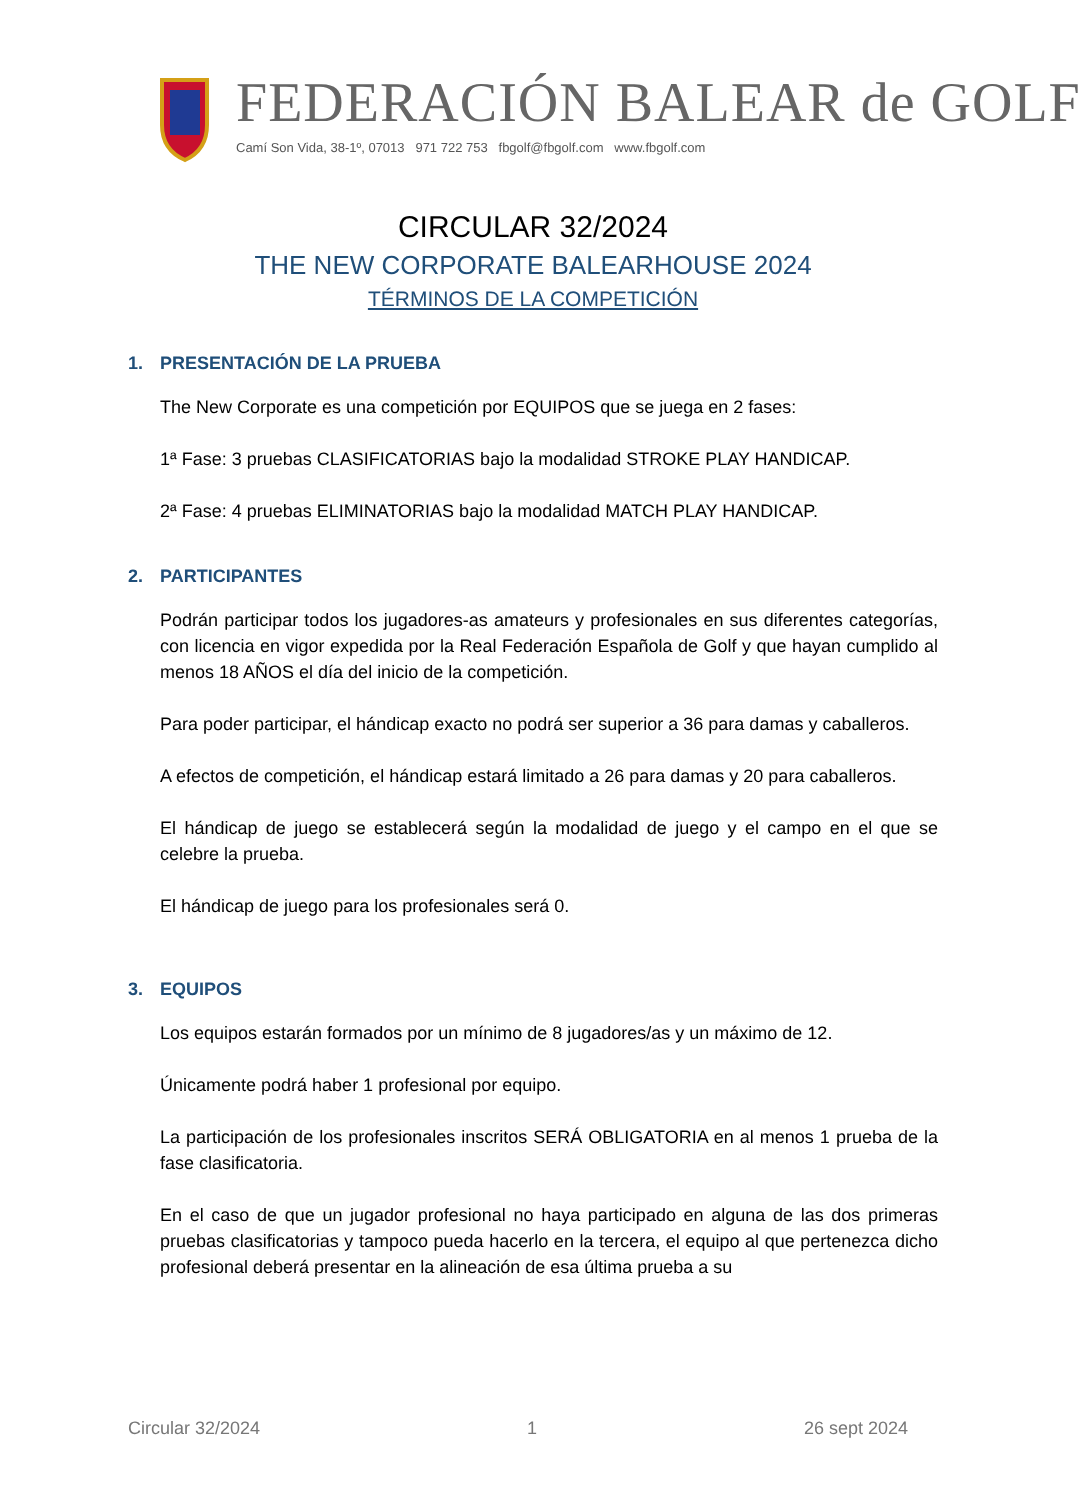FEDERACIÓN BALEAR de GOLF
Camí Son Vida, 38-1º, 07013 971 722 753 fbgolf@fbgolf.com www.fbgolf.com
CIRCULAR 32/2024
THE NEW CORPORATE BALEARHOUSE 2024
TÉRMINOS DE LA COMPETICIÓN
1. PRESENTACIÓN DE LA PRUEBA
The New Corporate es una competición por EQUIPOS que se juega en 2 fases:
1ª Fase: 3 pruebas CLASIFICATORIAS bajo la modalidad STROKE PLAY HANDICAP.
2ª Fase: 4 pruebas ELIMINATORIAS bajo la modalidad MATCH PLAY HANDICAP.
2. PARTICIPANTES
Podrán participar todos los jugadores-as amateurs y profesionales en sus diferentes categorías, con licencia en vigor expedida por la Real Federación Española de Golf y que hayan cumplido al menos 18 AÑOS el día del inicio de la competición.
Para poder participar, el hándicap exacto no podrá ser superior a 36 para damas y caballeros.
A efectos de competición, el hándicap estará limitado a 26 para damas y 20 para caballeros.
El hándicap de juego se establecerá según la modalidad de juego y el campo en el que se celebre la prueba.
El hándicap de juego para los profesionales será 0.
3. EQUIPOS
Los equipos estarán formados por un mínimo de 8 jugadores/as y un máximo de 12.
Únicamente podrá haber 1 profesional por equipo.
La participación de los profesionales inscritos SERÁ OBLIGATORIA en al menos 1 prueba de la fase clasificatoria.
En el caso de que un jugador profesional no haya participado en alguna de las dos primeras pruebas clasificatorias y tampoco pueda hacerlo en la tercera, el equipo al que pertenezca dicho profesional deberá presentar en la alineación de esa última prueba a su
Circular 32/2024 1 26 sept 2024